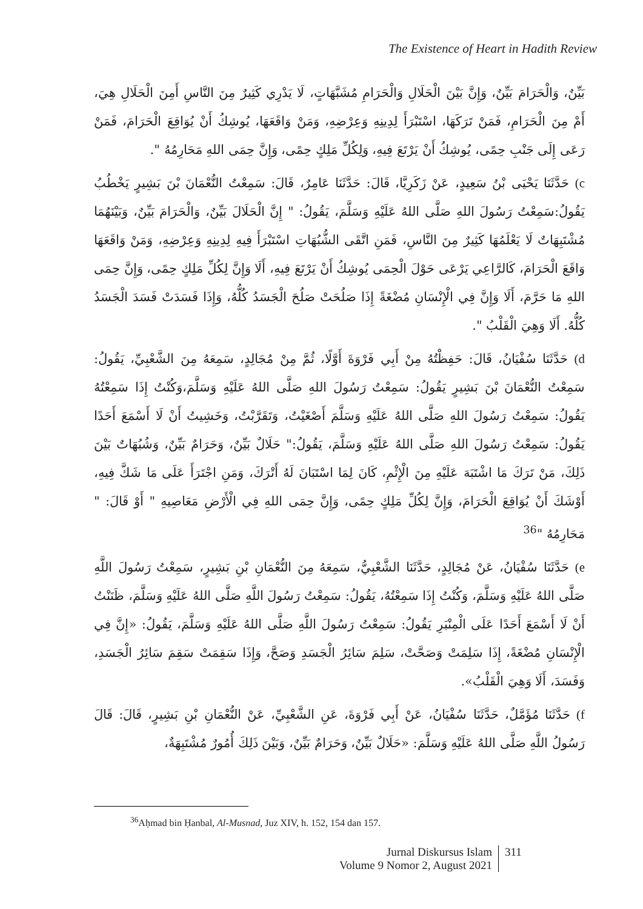The Existence of Heart in Hadith Review
بَيِّنٌ، وَالْحَرَامَ بَيِّنٌ، وَإِنَّ بَيْنَ الْحَلَالِ وَالْحَرَامِ مُشَبَّهَاتٍ، لَا يَدْرِي كَثِيرٌ مِنَ النَّاسِ أَمِنَ الْحَلَالِ هِيَ، أَمْ مِنَ الْحَرَامِ، فَمَنْ تَرَكَهَا، اسْتَبْرَأَ لِدِينِهِ وَعِرْضِهِ، وَمَنْ وَاقَعَهَا، يُوشِكُ أَنْ يُوَاقِعَ الْحَرَامَ، فَمَنْ رَعَى إِلَى جَنْبِ حِمًى، يُوشِكُ أَنْ يَرْتَعَ فِيهِ، وَلِكُلِّ مَلِكٍ حِمًى، وَإِنَّ حِمَى اللهِ مَحَارِمُهُ ".
c) حَدَّثَنَا يَحْيَى بْنُ سَعِيدٍ، عَنْ زَكَرِيَّا، قَالَ: حَدَّثَنَا عَامِرٌ، قَالَ: سَمِعْتُ النُّعْمَانَ بْنَ بَشِيرٍ يَخْطُبُ يَقُولُ:سَمِعْتُ رَسُولَ اللهِ صَلَّى اللهُ عَلَيْهِ وَسَلَّمَ، يَقُولُ: " إِنَّ الْحَلَالَ بَيِّنٌ، وَالْحَرَامَ بَيِّنٌ، وَبَيْنَهُمَا مُشْتَبِهَاتٌ لَا يَعْلَمُهَا كَثِيرٌ مِنَ النَّاسِ، فَمَنِ اتَّقَى الشُّبُهَاتِ اسْتَبْرَأَ فِيهِ لِدِينِهِ وَعِرْضِهِ، وَمَنْ وَاقَعَهَا وَاقَعَ الْحَرَامَ، كَالرَّاعِي يَرْعَى حَوْلَ الْحِمَى يُوشِكُ أَنْ يَرْتَعَ فِيهِ، أَلَا وَإِنَّ لِكُلِّ مَلِكٍ حِمًى، وَإِنَّ حِمَى اللهِ مَا حَرَّمَ، أَلَا وَإِنَّ فِي الْإِنْسَانِ مُضْغَةً إِذَا صَلُحَتْ صَلُحَ الْجَسَدُ كُلُّهُ، وَإِذَا فَسَدَتْ فَسَدَ الْجَسَدُ كُلُّهُ. أَلَا وَهِيَ الْقَلْبُ ".
d) حَدَّثَنَا سُفْيَانُ، قَالَ: حَفِظْتُهُ مِنْ أَبِي فَرْوَةَ أَوَّلًا، ثُمَّ مِنْ مُجَالِدٍ، سَمِعَهُ مِنَ الشَّعْبِيِّ، يَقُولُ: سَمِعْتُ النُّعْمَانَ بْنَ بَشِيرٍ يَقُولُ: سَمِعْتُ رَسُولَ اللهِ صَلَّى اللهُ عَلَيْهِ وَسَلَّمَ،وَكُنْتُ إِذَا سَمِعْتُهُ يَقُولُ: سَمِعْتُ رَسُولَ اللهِ صَلَّى اللهُ عَلَيْهِ وَسَلَّمَ أَصْغَيْتُ، وَتَقَرَّبْتُ، وَخَشِيتُ أَنْ لَا أَسْمَعَ أَحَدًا يَقُولُ: سَمِعْتُ رَسُولَ اللهِ صَلَّى اللهُ عَلَيْهِ وَسَلَّمَ، يَقُولُ:" حَلَالٌ بَيِّنٌ، وَحَرَامٌ بَيِّنٌ، وَشُبُهَاتٌ بَيْنَ ذَلِكَ، مَنْ تَرَكَ مَا اشْتَبَهَ عَلَيْهِ مِنَ الْإِثْمِ، كَانَ لِمَا اسْتَبَانَ لَهُ أَتْرَكَ، وَمَنِ اجْتَرَأَ عَلَى مَا شَكَّ فِيهِ، أَوْشَكَ أَنْ يُوَاقِعَ الْحَرَامَ، وَإِنَّ لِكُلِّ مَلِكٍ حِمًى، وَإِنَّ حِمَى اللهِ فِي الْأَرْضِ مَعَاصِيهِ " أَوْ قَالَ: " مَحَارِمُهُ "<sup>36</sup>
e) حَدَّثَنَا سُفْيَانُ، عَنْ مُجَالِدٍ، حَدَّثَنَا الشَّعْبِيُّ، سَمِعَهُ مِنَ النُّعْمَانِ بْنِ بَشِيرٍ، سَمِعْتُ رَسُولَ اللَّهِ صَلَّى اللهُ عَلَيْهِ وَسَلَّمَ، وَكُنْتُ إِذَا سَمِعْتُهُ، يَقُولُ: سَمِعْتُ رَسُولَ اللَّهِ صَلَّى اللهُ عَلَيْهِ وَسَلَّمَ، ظَنَنْتُ أَنْ لَا أَسْمَعَ أَحَدًا عَلَى الْمِنْبَرِ يَقُولُ: سَمِعْتُ رَسُولَ اللَّهِ صَلَّى اللهُ عَلَيْهِ وَسَلَّمَ، يَقُولُ: «إِنَّ فِي الْإِنْسَانِ مُضْغَةً، إِذَا سَلِمَتْ وَصَحَّتْ، سَلِمَ سَائِرُ الْجَسَدِ وَصَحَّ، وَإِذَا سَقِمَتْ سَقِمَ سَائِرُ الْجَسَدِ، وَفَسَدَ، أَلَا وَهِيَ الْقَلْبُ».
f) حَدَّثَنَا مُؤَمَّلٌ، حَدَّثَنَا سُفْيَانُ، عَنْ أَبِي فَرْوَةَ، عَنِ الشَّعْبِيِّ، عَنْ النُّعْمَانِ بْنِ بَشِيرٍ، قَالَ: قَالَ رَسُولُ اللَّهِ صَلَّى اللهُ عَلَيْهِ وَسَلَّمَ: «حَلَالٌ بَيِّنٌ، وَحَرَامٌ بَيِّنٌ، وَبَيْنَ ذَلِكَ أُمُورٌ مُشْتَبِهَةٌ،
<sup>36</sup> Aḥmad bin Ḥanbal, Al-Musnad, Juz XIV, h. 152, 154 dan 157.
Jurnal Diskursus Islam
Volume 9 Nomor 2, August 2021
311